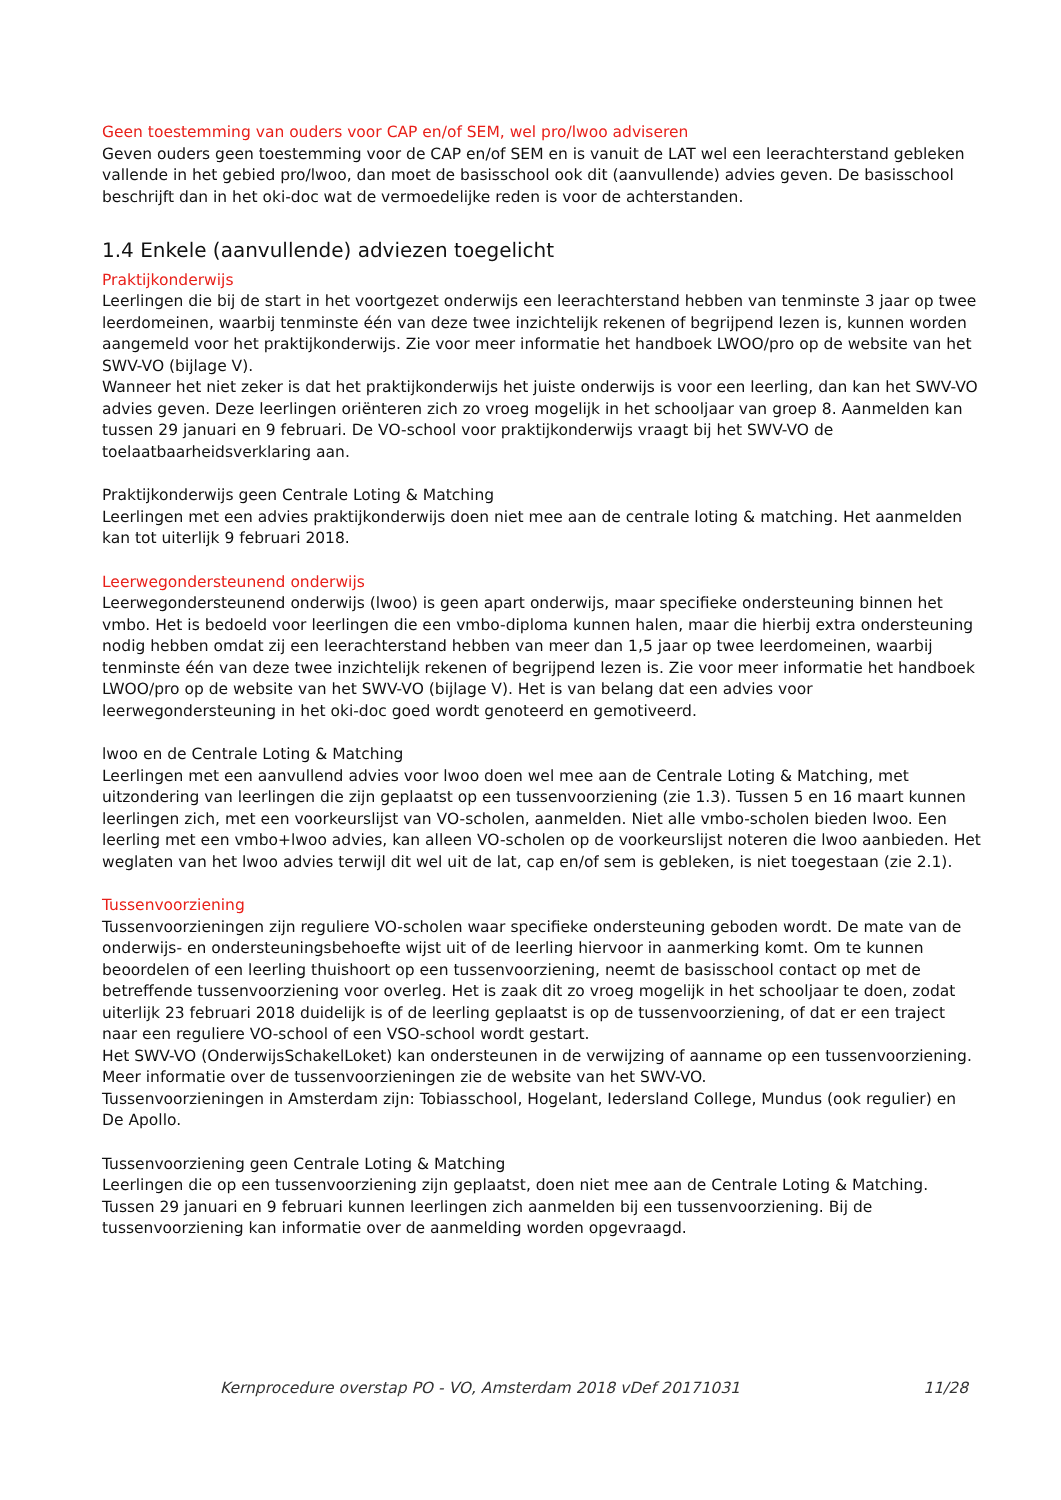Geen toestemming van ouders voor CAP en/of SEM, wel pro/lwoo adviseren
Geven ouders geen toestemming voor de CAP en/of SEM en is vanuit de LAT wel een leerachterstand gebleken vallende in het gebied pro/lwoo, dan moet de basisschool ook dit (aanvullende) advies geven. De basisschool beschrijft dan in het oki-doc wat de vermoedelijke reden is voor de achterstanden.
1.4 Enkele (aanvullende) adviezen toegelicht
Praktijkonderwijs
Leerlingen die bij de start in het voortgezet onderwijs een leerachterstand hebben van tenminste 3 jaar op twee leerdomeinen, waarbij tenminste één van deze twee inzichtelijk rekenen of begrijpend lezen is, kunnen worden aangemeld voor het praktijkonderwijs. Zie voor meer informatie het handboek LWOO/pro op de website van het SWV-VO (bijlage V).
Wanneer het niet zeker is dat het praktijkonderwijs het juiste onderwijs is voor een leerling, dan kan het SWV-VO advies geven. Deze leerlingen oriënteren zich zo vroeg mogelijk in het schooljaar van groep 8. Aanmelden kan tussen 29 januari en 9 februari. De VO-school voor praktijkonderwijs vraagt bij het SWV-VO de toelaatbaarheidsverklaring aan.
Praktijkonderwijs geen Centrale Loting & Matching
Leerlingen met een advies praktijkonderwijs doen niet mee aan de centrale loting & matching. Het aanmelden kan tot uiterlijk 9 februari 2018.
Leerwegondersteunend onderwijs
Leerwegondersteunend onderwijs (lwoo) is geen apart onderwijs, maar specifieke ondersteuning binnen het vmbo. Het is bedoeld voor leerlingen die een vmbo-diploma kunnen halen, maar die hierbij extra ondersteuning nodig hebben omdat zij een leerachterstand hebben van meer dan 1,5 jaar op twee leerdomeinen, waarbij tenminste één van deze twee inzichtelijk rekenen of begrijpend lezen is. Zie voor meer informatie het handboek LWOO/pro op de website van het SWV-VO (bijlage V). Het is van belang dat een advies voor leerwegondersteuning in het oki-doc goed wordt genoteerd en gemotiveerd.
lwoo en de Centrale Loting & Matching
Leerlingen met een aanvullend advies voor lwoo doen wel mee aan de Centrale Loting & Matching, met uitzondering van leerlingen die zijn geplaatst op een tussenvoorziening (zie 1.3). Tussen 5 en 16 maart kunnen leerlingen zich, met een voorkeurslijst van VO-scholen, aanmelden. Niet alle vmbo-scholen bieden lwoo. Een leerling met een vmbo+lwoo advies, kan alleen VO-scholen op de voorkeurslijst noteren die lwoo aanbieden. Het weglaten van het lwoo advies terwijl dit wel uit de lat, cap en/of sem is gebleken, is niet toegestaan (zie 2.1).
Tussenvoorziening
Tussenvoorzieningen zijn reguliere VO-scholen waar specifieke ondersteuning geboden wordt. De mate van de onderwijs- en ondersteuningsbehoefte wijst uit of de leerling hiervoor in aanmerking komt. Om te kunnen beoordelen of een leerling thuishoort op een tussenvoorziening, neemt de basisschool contact op met de betreffende tussenvoorziening voor overleg. Het is zaak dit zo vroeg mogelijk in het schooljaar te doen, zodat uiterlijk 23 februari 2018 duidelijk is of de leerling geplaatst is op de tussenvoorziening, of dat er een traject naar een reguliere VO-school of een VSO-school wordt gestart.
Het SWV-VO (OnderwijsSchakelLoket) kan ondersteunen in de verwijzing of aanname op een tussenvoorziening. Meer informatie over de tussenvoorzieningen zie de website van het SWV-VO.
Tussenvoorzieningen in Amsterdam zijn: Tobiasschool, Hogelant, Iedersland College, Mundus (ook regulier) en De Apollo.
Tussenvoorziening geen Centrale Loting & Matching
Leerlingen die op een tussenvoorziening zijn geplaatst, doen niet mee aan de Centrale Loting & Matching. Tussen 29 januari en 9 februari kunnen leerlingen zich aanmelden bij een tussenvoorziening. Bij de tussenvoorziening kan informatie over de aanmelding worden opgevraagd.
Kernprocedure overstap PO - VO, Amsterdam 2018 vDef 20171031 11/28